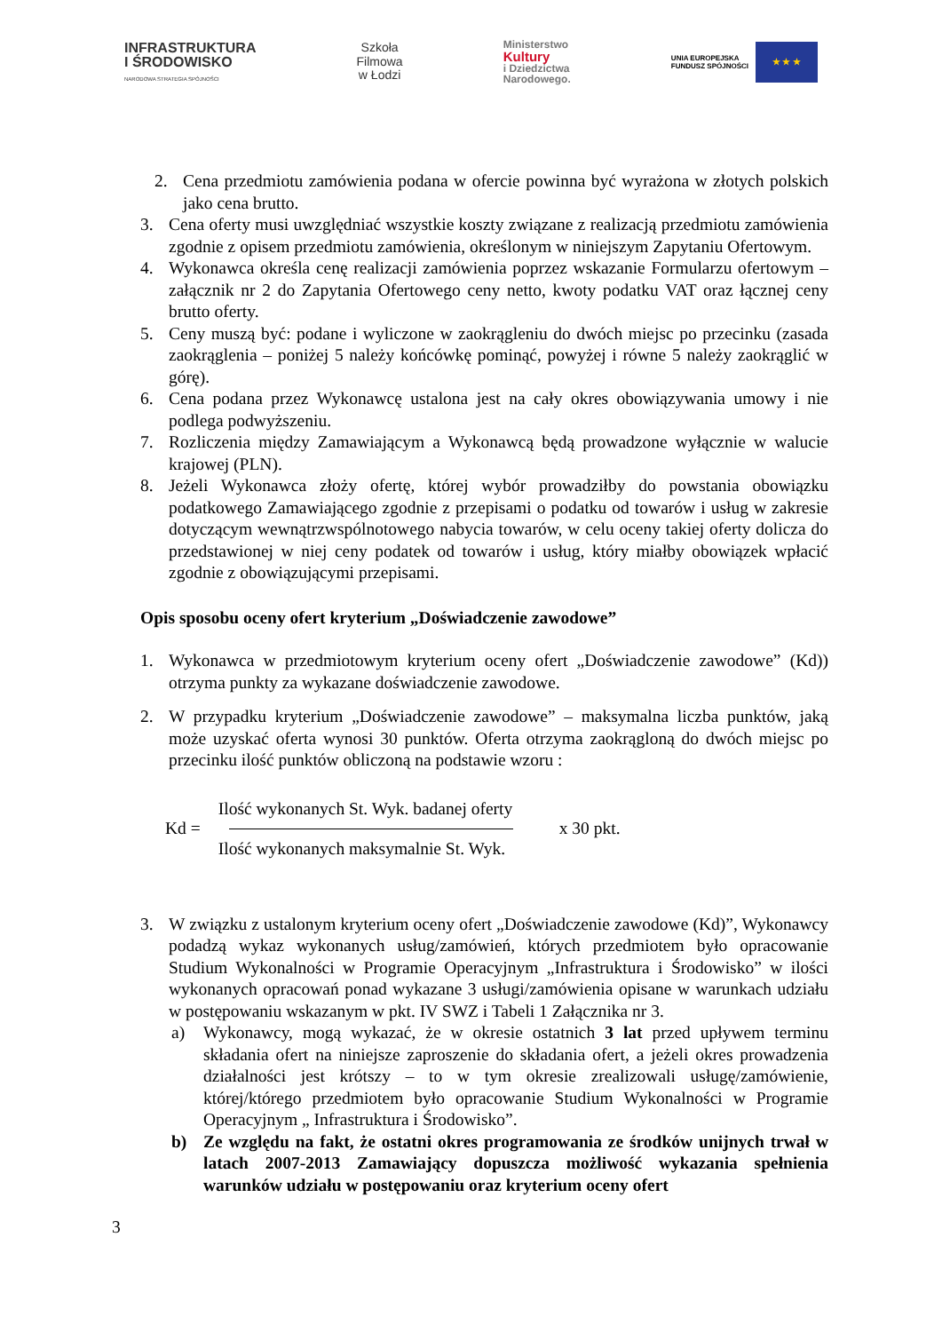INFRASTRUKTURA
I ŚRODOWISKO
NARODOWA STRATEGIA SPÓJNOŚCI
Szkoła
Filmowa
w Łodzi
Ministerstwo
Kultury
i Dziedzictwa
Narodowego.
UNIA EUROPEJSKA
FUNDUSZ SPÓJNOŚCI
★ ★ ★
2. Cena przedmiotu zamówienia podana w ofercie powinna być wyrażona w złotych polskich jako cena brutto.
3. Cena oferty musi uwzględniać wszystkie koszty związane z realizacją przedmiotu zamówienia zgodnie z opisem przedmiotu zamówienia, określonym w niniejszym Zapytaniu Ofertowym.
4. Wykonawca określa cenę realizacji zamówienia poprzez wskazanie Formularzu ofertowym – załącznik nr 2 do Zapytania Ofertowego ceny netto, kwoty podatku VAT oraz łącznej ceny brutto oferty.
5. Ceny muszą być: podane i wyliczone w zaokrągleniu do dwóch miejsc po przecinku (zasada zaokrąglenia – poniżej 5 należy końcówkę pominąć, powyżej i równe 5 należy zaokrąglić w górę).
6. Cena podana przez Wykonawcę ustalona jest na cały okres obowiązywania umowy i nie podlega podwyższeniu.
7. Rozliczenia między Zamawiającym a Wykonawcą będą prowadzone wyłącznie w walucie krajowej (PLN).
8. Jeżeli Wykonawca złoży ofertę, której wybór prowadziłby do powstania obowiązku podatkowego Zamawiającego zgodnie z przepisami o podatku od towarów i usług w zakresie dotyczącym wewnątrzwspólnotowego nabycia towarów, w celu oceny takiej oferty dolicza do przedstawionej w niej ceny podatek od towarów i usług, który miałby obowiązek wpłacić zgodnie z obowiązującymi przepisami.
Opis sposobu oceny ofert kryterium „Doświadczenie zawodowe”
1. Wykonawca w przedmiotowym kryterium oceny ofert „Doświadczenie zawodowe” (Kd)) otrzyma punkty za wykazane doświadczenie zawodowe.
2. W przypadku kryterium „Doświadczenie zawodowe” – maksymalna liczba punktów, jaką może uzyskać oferta wynosi 30 punktów. Oferta otrzyma zaokrągloną do dwóch miejsc po przecinku ilość punktów obliczoną na podstawie wzoru :
Kd =
Ilość wykonanych St. Wyk. badanej oferty
Ilość wykonanych maksymalnie St. Wyk.
x 30 pkt.
3. W związku z ustalonym kryterium oceny ofert „Doświadczenie zawodowe (Kd)”, Wykonawcy podadzą wykaz wykonanych usług/zamówień, których przedmiotem było opracowanie Studium Wykonalności w Programie Operacyjnym „Infrastruktura i Środowisko” w ilości wykonanych opracowań ponad wykazane 3 usługi/zamówienia opisane w warunkach udziału w postępowaniu wskazanym w pkt. IV SWZ i Tabeli 1 Załącznika nr 3.
a) Wykonawcy, mogą wykazać, że w okresie ostatnich 3 lat przed upływem terminu składania ofert na niniejsze zaproszenie do składania ofert, a jeżeli okres prowadzenia działalności jest krótszy – to w tym okresie zrealizowali usługę/zamówienie, której/którego przedmiotem było opracowanie Studium Wykonalności w Programie Operacyjnym „ Infrastruktura i Środowisko”.
b) Ze względu na fakt, że ostatni okres programowania ze środków unijnych trwał w latach 2007-2013 Zamawiający dopuszcza możliwość wykazania spełnienia warunków udziału w postępowaniu oraz kryterium oceny ofert
3